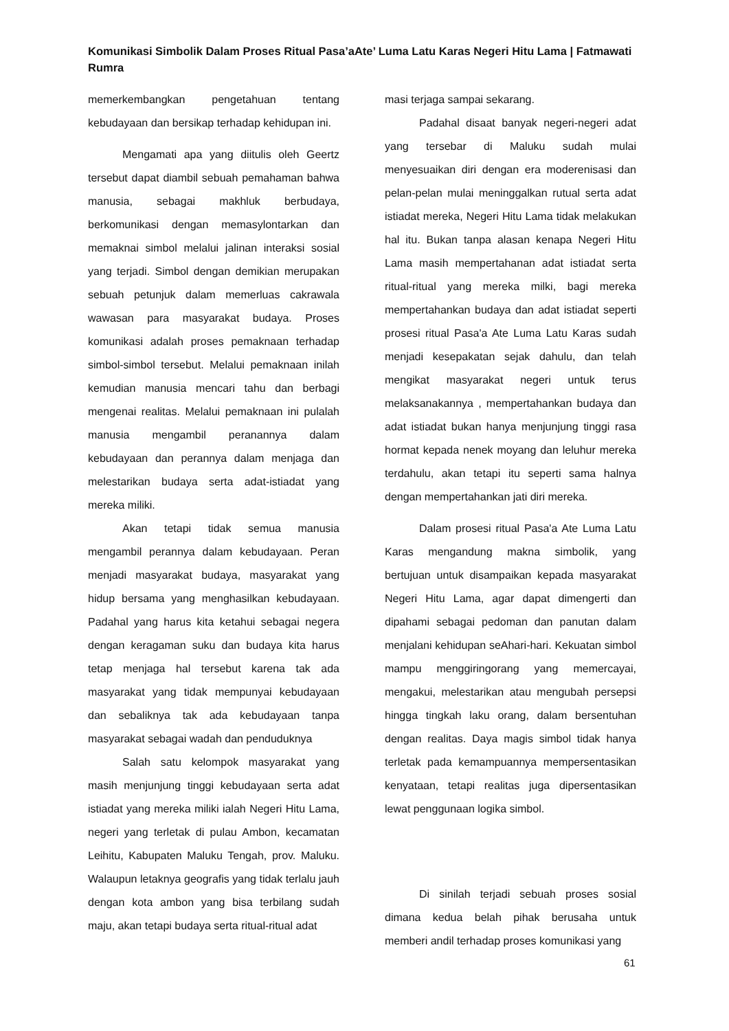Komunikasi Simbolik Dalam Proses Ritual Pasa’aAte’ Luma Latu Karas Negeri Hitu Lama | Fatmawati Rumra
memerkembangkan pengetahuan tentang kebudayaan dan bersikap terhadap kehidupan ini.
Mengamati apa yang diitulis oleh Geertz tersebut dapat diambil sebuah pemahaman bahwa manusia, sebagai makhluk berbudaya, berkomunikasi dengan memasylontarkan dan memaknai simbol melalui jalinan interaksi sosial yang terjadi. Simbol dengan demikian merupakan sebuah petunjuk dalam memerluas cakrawala wawasan para masyarakat budaya. Proses komunikasi adalah proses pemaknaan terhadap simbol-simbol tersebut. Melalui pemaknaan inilah kemudian manusia mencari tahu dan berbagi mengenai realitas. Melalui pemaknaan ini pulalah manusia mengambil peranannya dalam kebudayaan dan perannya dalam menjaga dan melestarikan budaya serta adat-istiadat yang mereka miliki.
Akan tetapi tidak semua manusia mengambil perannya dalam kebudayaan. Peran menjadi masyarakat budaya, masyarakat yang hidup bersama yang menghasilkan kebudayaan. Padahal yang harus kita ketahui sebagai negera dengan keragaman suku dan budaya kita harus tetap menjaga hal tersebut karena tak ada masyarakat yang tidak mempunyai kebudayaan dan sebaliknya tak ada kebudayaan tanpa masyarakat sebagai wadah dan penduduknya
Salah satu kelompok masyarakat yang masih menjunjung tinggi kebudayaan serta adat istiadat yang mereka miliki ialah Negeri Hitu Lama, negeri yang terletak di pulau Ambon, kecamatan Leihitu, Kabupaten Maluku Tengah, prov. Maluku. Walaupun letaknya geografis yang tidak terlalu jauh dengan kota ambon yang bisa terbilang sudah maju, akan tetapi budaya serta ritual-ritual adat
masi terjaga sampai sekarang.
Padahal disaat banyak negeri-negeri adat yang tersebar di Maluku sudah mulai menyesuaikan diri dengan era moderenisasi dan pelan-pelan mulai meninggalkan rutual serta adat istiadat mereka, Negeri Hitu Lama tidak melakukan hal itu. Bukan tanpa alasan kenapa Negeri Hitu Lama masih mempertahanan adat istiadat serta ritual-ritual yang mereka milki, bagi mereka mempertahankan budaya dan adat istiadat seperti prosesi ritual Pasa'a Ate Luma Latu Karas sudah menjadi kesepakatan sejak dahulu, dan telah mengikat masyarakat negeri untuk terus melaksanakannya , mempertahankan budaya dan adat istiadat bukan hanya menjunjung tinggi rasa hormat kepada nenek moyang dan leluhur mereka terdahulu, akan tetapi itu seperti sama halnya dengan mempertahankan jati diri mereka.
Dalam prosesi ritual Pasa'a Ate Luma Latu Karas mengandung makna simbolik, yang bertujuan untuk disampaikan kepada masyarakat Negeri Hitu Lama, agar dapat dimengerti dan dipahami sebagai pedoman dan panutan dalam menjalani kehidupan seAhari-hari. Kekuatan simbol mampu menggiringorang yang memercayai, mengakui, melestarikan atau mengubah persepsi hingga tingkah laku orang, dalam bersentuhan dengan realitas. Daya magis simbol tidak hanya terletak pada kemampuannya mempersentasikan kenyataan, tetapi realitas juga dipersentasikan lewat penggunaan logika simbol.
Di sinilah terjadi sebuah proses sosial dimana kedua belah pihak berusaha untuk memberi andil terhadap proses komunikasi yang
61